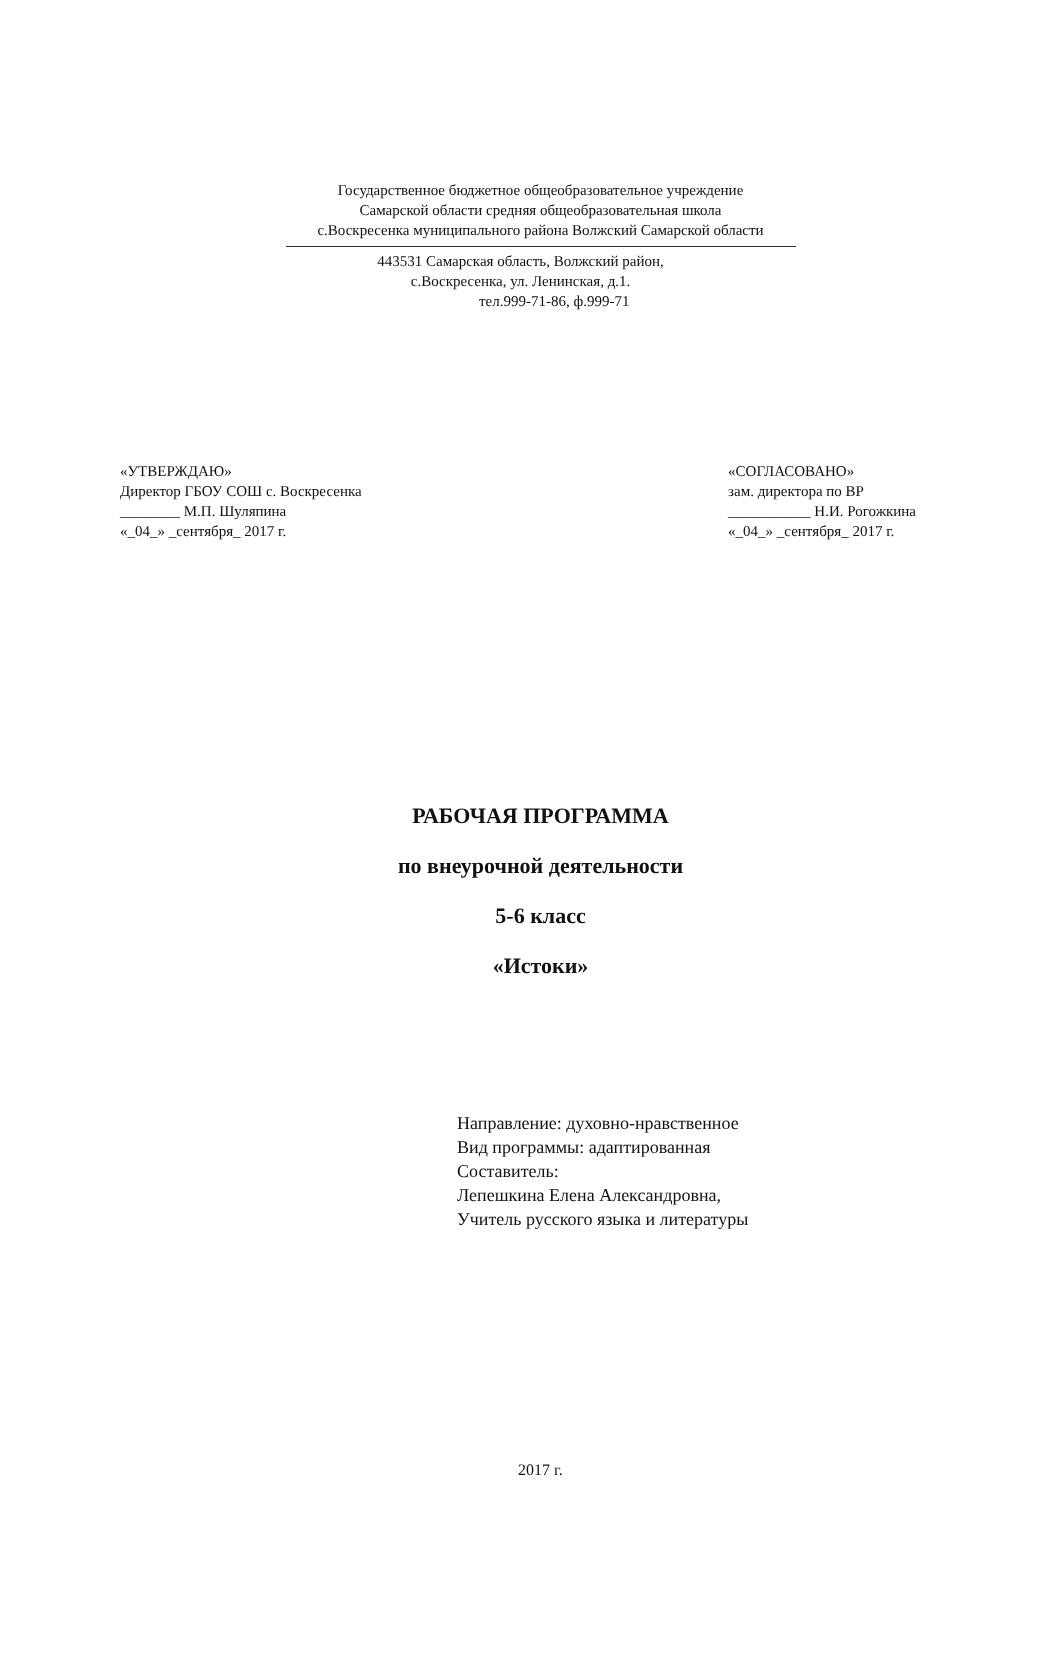Государственное бюджетное общеобразовательное учреждение
Самарской области средняя общеобразовательная школа
с.Воскресенка муниципального района Волжский Самарской области
443531 Самарская область, Волжский район,
с.Воскресенка, ул. Ленинская, д.1.
тел.999-71-86, ф.999-71
«УТВЕРЖДАЮ»
Директор ГБОУ СОШ с. Воскресенка
________ М.П. Шуляпина
«_04_» _сентября_ 2017 г.
«СОГЛАСОВАНО»
зам. директора по ВР
___________ Н.И. Рогожкина
«_04_» _сентября_ 2017 г.
РАБОЧАЯ ПРОГРАММА
по внеурочной деятельности
5-6 класс
«Истоки»
Направление: духовно-нравственное
Вид программы: адаптированная
Составитель:
Лепешкина Елена Александровна,
Учитель русского языка и литературы
2017 г.